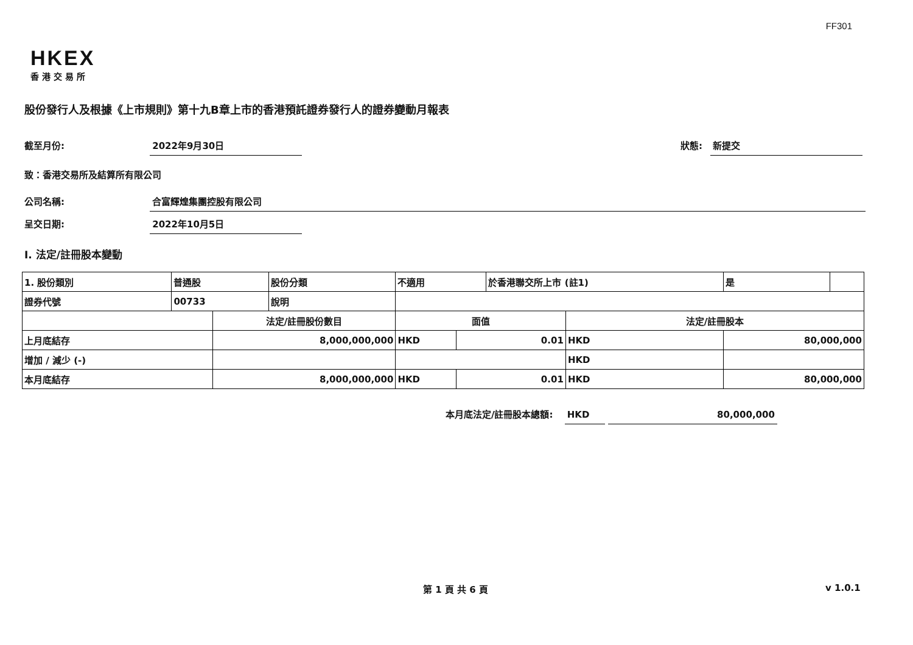FF301
HKEX
香港交易所
股份發行人及根據《上市規則》第十九B章上市的香港預託證券發行人的證券變動月報表
截至月份: 2022年9月30日 狀態: 新提交
致：香港交易所及結算所有限公司
公司名稱: 合富輝煌集團控股有限公司
呈交日期: 2022年10月5日
I. 法定/註冊股本變動
| 1. 股份類別 | 普通股 | | 股份分類 | 不適用 | | | 於香港聯交所上市 (註1) | | 是 | |
| 證券代號 | 00733 | | 說明 | | | | | | | |
| | | 法定/註冊股份數目 | | | 面值 | | | 法定/註冊股本 | | |
| 上月底結存 | | 8,000,000,000 | | | HKD | 0.01 | | HKD | 80,000,000 | |
| 增加 / 減少 (-) | | | | | | | | HKD | | |
| 本月底結存 | | 8,000,000,000 | | | HKD | 0.01 | | HKD | 80,000,000 | |
本月底法定/註冊股本總額: HKD 80,000,000
第 1 頁 共 6 頁 v 1.0.1